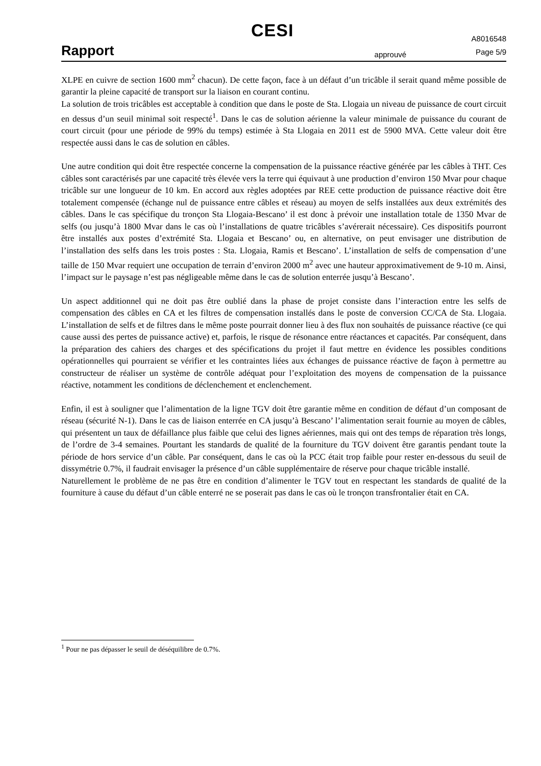CESI
Rapport
approuvé
A8016548
Page 5/9
XLPE en cuivre de section 1600 mm<sup>2</sup> chacun). De cette façon, face à un défaut d’un tricâble il serait quand même possible de garantir la pleine capacité de transport sur la liaison en courant continu.
La solution de trois tricâbles est acceptable à condition que dans le poste de Sta. Llogaia un niveau de puissance de court circuit en dessus d’un seuil minimal soit respecté<sup>1</sup>. Dans le cas de solution aérienne la valeur minimale de puissance du courant de court circuit (pour une période de 99% du temps) estimée à Sta Llogaia en 2011 est de 5900 MVA. Cette valeur doit être respectée aussi dans le cas de solution en câbles.
Une autre condition qui doit être respectée concerne la compensation de la puissance réactive générée par les câbles à THT. Ces câbles sont caractérisés par une capacité très élevée vers la terre qui équivaut à une production d’environ 150 Mvar pour chaque tricâble sur une longueur de 10 km. En accord aux règles adoptées par REE cette production de puissance réactive doit être totalement compensée (échange nul de puissance entre câbles et réseau) au moyen de selfs installées aux deux extrémités des câbles. Dans le cas spécifique du tronçon Sta Llogaia-Bescano’ il est donc à prévoir une installation totale de 1350 Mvar de selfs (ou jusqu’à 1800 Mvar dans le cas où l’installations de quatre tricâbles s’avérerait nécessaire). Ces dispositifs pourront être installés aux postes d’extrémité Sta. Llogaia et Bescano’ ou, en alternative, on peut envisager une distribution de l’installation des selfs dans les trois postes : Sta. Llogaia, Ramis et Bescano’. L’installation de selfs de compensation d’une taille de 150 Mvar requiert une occupation de terrain d’environ 2000 m<sup>2</sup> avec une hauteur approximativement de 9-10 m. Ainsi, l’impact sur le paysage n’est pas négligeable même dans le cas de solution enterrée jusqu’à Bescano’.
Un aspect additionnel qui ne doit pas être oublié dans la phase de projet consiste dans l’interaction entre les selfs de compensation des câbles en CA et les filtres de compensation installés dans le poste de conversion CC/CA de Sta. Llogaia. L’installation de selfs et de filtres dans le même poste pourrait donner lieu à des flux non souhaités de puissance réactive (ce qui cause aussi des pertes de puissance active) et, parfois, le risque de résonance entre réactances et capacités. Par conséquent, dans la préparation des cahiers des charges et des spécifications du projet il faut mettre en évidence les possibles conditions opérationnelles qui pourraient se vérifier et les contraintes liées aux échanges de puissance réactive de façon à permettre au constructeur de réaliser un système de contrôle adéquat pour l’exploitation des moyens de compensation de la puissance réactive, notamment les conditions de déclenchement et enclenchement.
Enfin, il est à souligner que l’alimentation de la ligne TGV doit être garantie même en condition de défaut d’un composant de réseau (sécurité N-1). Dans le cas de liaison enterrée en CA jusqu’à Bescano’ l’alimentation serait fournie au moyen de câbles, qui présentent un taux de défaillance plus faible que celui des lignes aériennes, mais qui ont des temps de réparation très longs, de l’ordre de 3-4 semaines. Pourtant les standards de qualité de la fourniture du TGV doivent être garantis pendant toute la période de hors service d’un câble. Par conséquent, dans le cas où la PCC était trop faible pour rester en-dessous du seuil de dissymétrie 0.7%, il faudrait envisager la présence d’un câble supplémentaire de réserve pour chaque tricâble installé.
Naturellement le problème de ne pas être en condition d’alimenter le TGV tout en respectant les standards de qualité de la fourniture à cause du défaut d’un câble enterré ne se poserait pas dans le cas où le tronçon transfrontalier était en CA.
<sup>1</sup> Pour ne pas dépasser le seuil de déséquilibre de 0.7%.